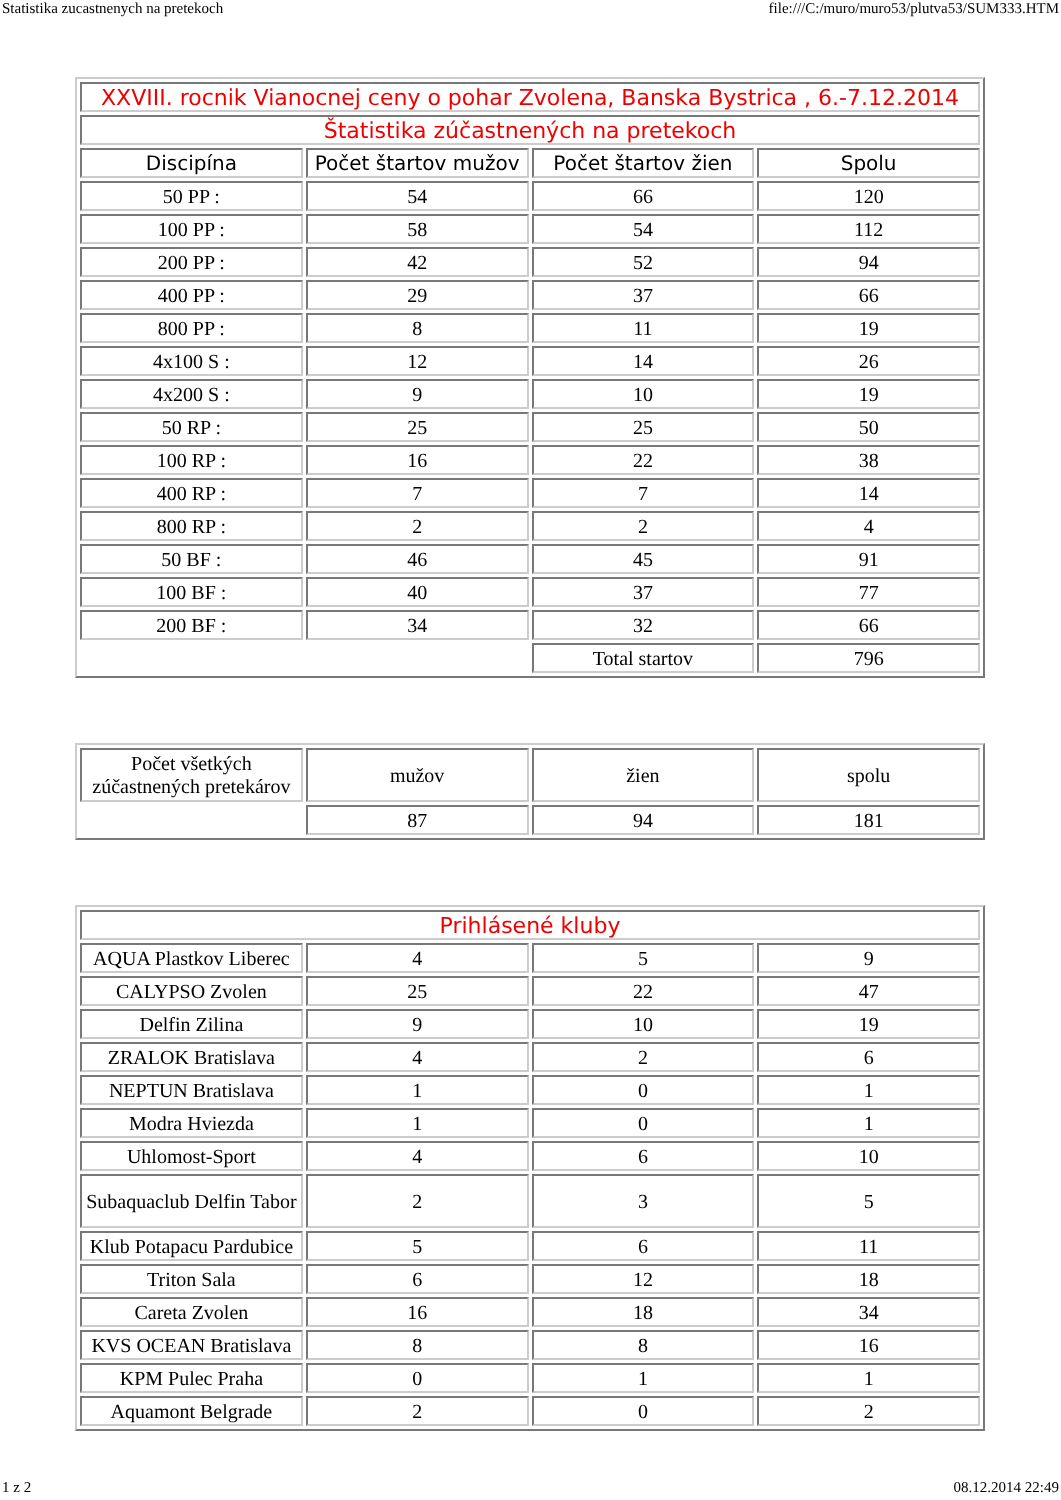Statistika zucastnenych na pretekoch file:///C:/muro/muro53/plutva53/SUM333.HTM
| XXVIII. rocnik Vianocnej ceny o pohar Zvolena, Banska Bystrica , 6.-7.12.2014 | | | |
| --- | --- | --- | --- |
| Štatistika zúčastnených na pretekoch | | | |
| Discipína | Počet štartov mužov | Počet štartov žien | Spolu |
| 50 PP : | 54 | 66 | 120 |
| 100 PP : | 58 | 54 | 112 |
| 200 PP : | 42 | 52 | 94 |
| 400 PP : | 29 | 37 | 66 |
| 800 PP : | 8 | 11 | 19 |
| 4x100 S : | 12 | 14 | 26 |
| 4x200 S : | 9 | 10 | 19 |
| 50 RP : | 25 | 25 | 50 |
| 100 RP : | 16 | 22 | 38 |
| 400 RP : | 7 | 7 | 14 |
| 800 RP : | 2 | 2 | 4 |
| 50 BF : | 46 | 45 | 91 |
| 100 BF : | 40 | 37 | 77 |
| 200 BF : | 34 | 32 | 66 |
| | | Total startov | 796 |
| Počet všetkých zúčastnených pretekárov | mužov | žien | spolu |
| | 87 | 94 | 181 |
| Prihlásené kluby | | | |
| --- | --- | --- | --- |
| AQUA Plastkov Liberec | 4 | 5 | 9 |
| CALYPSO Zvolen | 25 | 22 | 47 |
| Delfin Zilina | 9 | 10 | 19 |
| ZRALOK Bratislava | 4 | 2 | 6 |
| NEPTUN Bratislava | 1 | 0 | 1 |
| Modra Hviezda | 1 | 0 | 1 |
| Uhlomost-Sport | 4 | 6 | 10 |
| Subaquaclub Delfin Tabor | 2 | 3 | 5 |
| Klub Potapacu Pardubice | 5 | 6 | 11 |
| Triton Sala | 6 | 12 | 18 |
| Careta Zvolen | 16 | 18 | 34 |
| KVS OCEAN Bratislava | 8 | 8 | 16 |
| KPM Pulec Praha | 0 | 1 | 1 |
| Aquamont Belgrade | 2 | 0 | 2 |
1 z 2 08.12.2014 22:49